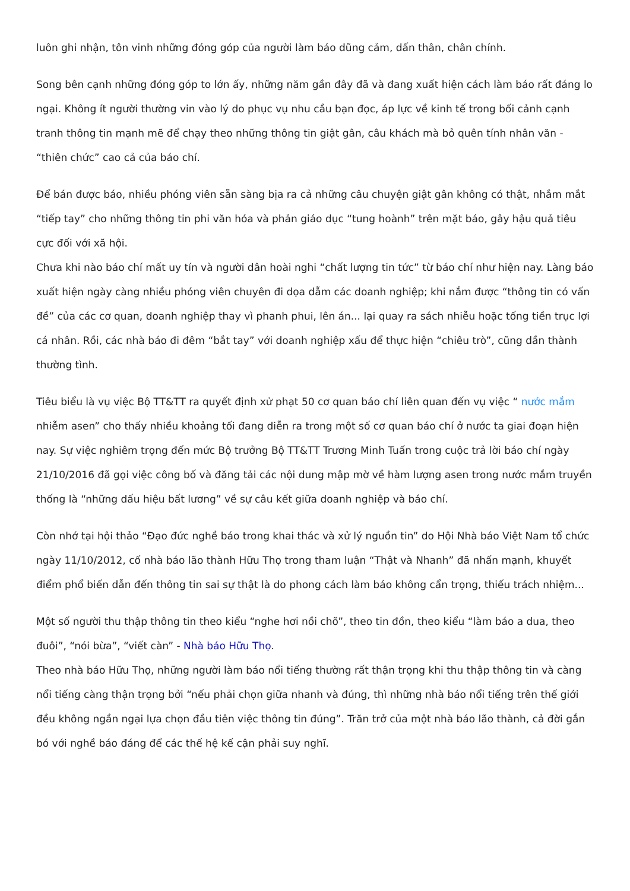luôn ghi nhận, tôn vinh những đóng góp của người làm báo dũng cảm, dấn thân, chân chính.
Song bên cạnh những đóng góp to lớn ấy, những năm gần đây đã và đang xuất hiện cách làm báo rất đáng lo ngại. Không ít người thường vin vào lý do phục vụ nhu cầu bạn đọc, áp lực về kinh tế trong bối cảnh cạnh tranh thông tin mạnh mẽ để chạy theo những thông tin giật gân, câu khách mà bỏ quên tính nhân văn - “thiên chức” cao cả của báo chí.
Để bán được báo, nhiều phóng viên sẵn sàng bịa ra cả những câu chuyện giật gân không có thật, nhắm mắt “tiếp tay” cho những thông tin phi văn hóa và phản giáo dục “tung hoành” trên mặt báo, gây hậu quả tiêu cực đối với xã hội.
Chưa khi nào báo chí mất uy tín và người dân hoài nghi “chất lượng tin tức” từ báo chí như hiện nay. Làng báo xuất hiện ngày càng nhiều phóng viên chuyên đi dọa dẫm các doanh nghiệp; khi nắm được “thông tin có vấn đề” của các cơ quan, doanh nghiệp thay vì phanh phui, lên án... lại quay ra sách nhiễu hoặc tống tiền trục lợi cá nhân. Rồi, các nhà báo đi đêm “bắt tay” với doanh nghiệp xấu để thực hiện “chiêu trò”, cũng dần thành thường tình.
Tiêu biểu là vụ việc Bộ TT&TT ra quyết định xử phạt 50 cơ quan báo chí liên quan đến vụ việc “ nước mắm nhiễm asen” cho thấy nhiều khoảng tối đang diễn ra trong một số cơ quan báo chí ở nước ta giai đoạn hiện nay. Sự việc nghiêm trọng đến mức Bộ trưởng Bộ TT&TT Trương Minh Tuấn trong cuộc trả lời báo chí ngày 21/10/2016 đã gọi việc công bố và đăng tải các nội dung mập mờ về hàm lượng asen trong nước mắm truyền thống là “những dấu hiệu bất lương” về sự câu kết giữa doanh nghiệp và báo chí.
Còn nhớ tại hội thảo “Đạo đức nghề báo trong khai thác và xử lý nguồn tin” do Hội Nhà báo Việt Nam tổ chức ngày 11/10/2012, cố nhà báo lão thành Hữu Thọ trong tham luận “Thật và Nhanh” đã nhấn mạnh, khuyết điểm phổ biến dẫn đến thông tin sai sự thật là do phong cách làm báo không cẩn trọng, thiếu trách nhiệm...
Một số người thu thập thông tin theo kiểu “nghe hơi nồi chõ”, theo tin đồn, theo kiểu “làm báo a dua, theo đuôi”, “nói bừa”, “viết càn” - Nhà báo Hữu Thọ.
Theo nhà báo Hữu Thọ, những người làm báo nổi tiếng thường rất thận trọng khi thu thập thông tin và càng nổi tiếng càng thận trọng bởi “nếu phải chọn giữa nhanh và đúng, thì những nhà báo nổi tiếng trên thế giới đều không ngần ngại lựa chọn đầu tiên việc thông tin đúng”. Trăn trở của một nhà báo lão thành, cả đời gắn bó với nghề báo đáng để các thế hệ kế cận phải suy nghĩ.